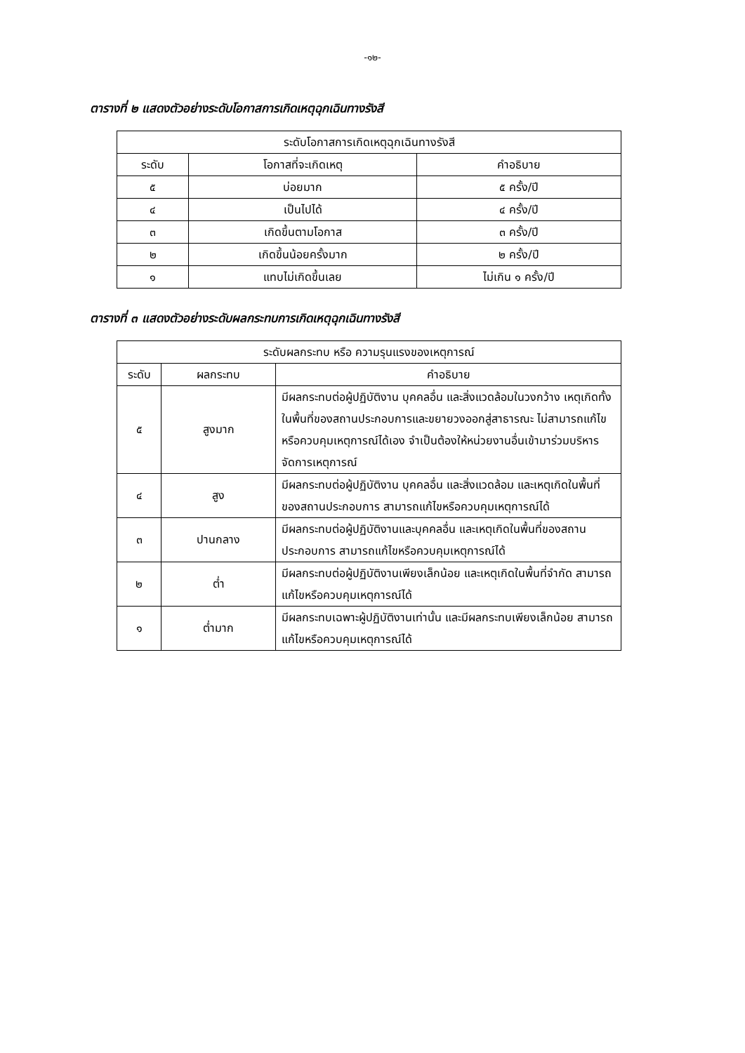-๑๒-
ตารางที่ ๒ แสดงตัวอย่างระดับโอกาสการเกิดเหตุฉุกเฉินทางรังสี
| ระดับโอกาสการเกิดเหตุฉุกเฉินทางรังสี | | |
| --- | --- | --- |
| ระดับ | โอกาสที่จะเกิดเหตุ | คำอธิบาย |
| ๕ | บ่อยมาก | ๕ ครั้ง/ปี |
| ๔ | เป็นไปได้ | ๔ ครั้ง/ปี |
| ๓ | เกิดขึ้นตามโอกาส | ๓ ครั้ง/ปี |
| ๒ | เกิดขึ้นน้อยครั้งมาก | ๒ ครั้ง/ปี |
| ๑ | แทบไม่เกิดขึ้นเลย | ไม่เกิน ๑ ครั้ง/ปี |
ตารางที่ ๓ แสดงตัวอย่างระดับผลกระทบการเกิดเหตุฉุกเฉินทางรังสี
| ระดับผลกระทบ หรือ ความรุนแรงของเหตุการณ์ | | |
| --- | --- | --- |
| ระดับ | ผลกระทบ | คำอธิบาย |
| ๕ | สูงมาก | มีผลกระทบต่อผู้ปฏิบัติงาน บุคคลอื่น และสิ่งแวดล้อมในวงกว้าง เหตุเกิดทั้งในพื้นที่ของสถานประกอบการและขยายวงออกสู่สาธารณะ ไม่สามารถแก้ไขหรือควบคุมเหตุการณ์ได้เอง จำเป็นต้องให้หน่วยงานอื่นเข้ามาร่วมบริหารจัดการเหตุการณ์ |
| ๔ | สูง | มีผลกระทบต่อผู้ปฏิบัติงาน บุคคลอื่น และสิ่งแวดล้อม และเหตุเกิดในพื้นที่ของสถานประกอบการ สามารถแก้ไขหรือควบคุมเหตุการณ์ได้ |
| ๓ | ปานกลาง | มีผลกระทบต่อผู้ปฏิบัติงานและบุคคลอื่น และเหตุเกิดในพื้นที่ของสถานประกอบการ สามารถแก้ไขหรือควบคุมเหตุการณ์ได้ |
| ๒ | ต่ำ | มีผลกระทบต่อผู้ปฏิบัติงานเพียงเล็กน้อย และเหตุเกิดในพื้นที่จำกัด สามารถแก้ไขหรือควบคุมเหตุการณ์ได้ |
| ๑ | ต่ำมาก | มีผลกระทบเฉพาะผู้ปฏิบัติงานเท่านั้น และมีผลกระทบเพียงเล็กน้อย สามารถแก้ไขหรือควบคุมเหตุการณ์ได้ |